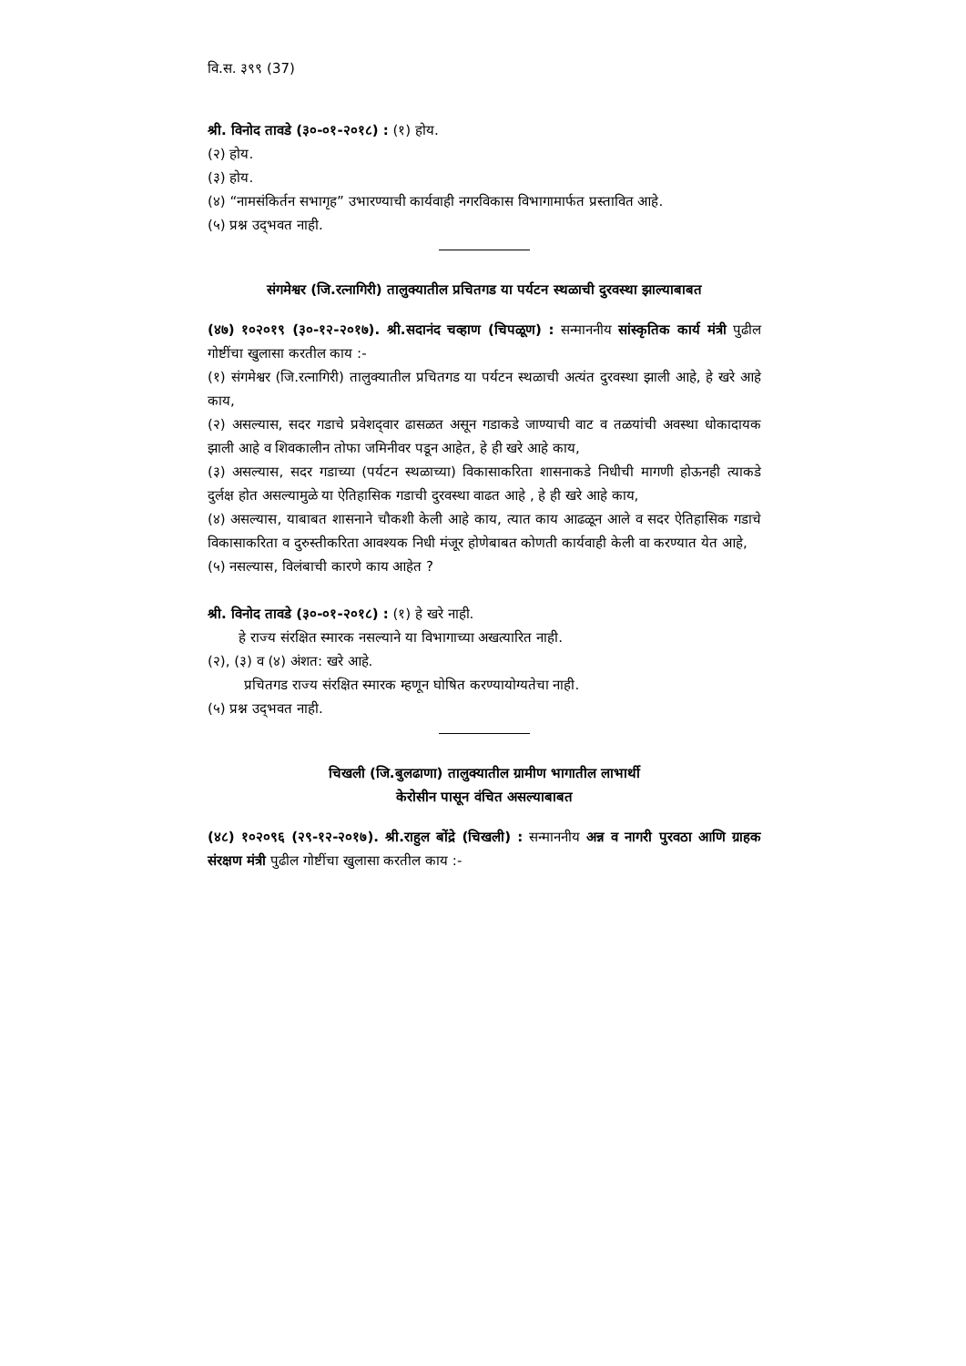वि.स. ३९९ (37)
श्री. विनोद तावडे (३०-०१-२०१८) : (१) होय.
(२) होय.
(३) होय.
(४) “नामसंकिर्तन सभागृह” उभारण्याची कार्यवाही नगरविकास विभागामार्फत प्रस्तावित आहे.
(५) प्रश्न उद्‌भवत नाही.
संगमेश्वर (जि.रत्नागिरी) तालुक्यातील प्रचितगड या पर्यटन स्थळाची दुरवस्था झाल्याबाबत
(४७) १०२०१९ (३०-१२-२०१७). श्री.सदानंद चव्हाण (चिपळूण) : सन्माननीय सांस्कृतिक कार्य मंत्री पुढील गोष्टींचा खुलासा करतील काय :-
(१) संगमेश्वर (जि.रत्नागिरी) तालुक्यातील प्रचितगड या पर्यटन स्थळाची अत्यंत दुरवस्था झाली आहे, हे खरे आहे काय,
(२) असल्यास, सदर गडाचे प्रवेशद्‌वार ढासळत असून गडाकडे जाण्याची वाट व तळयांची अवस्था धोकादायक झाली आहे व शिवकालीन तोफा जमिनीवर पडून आहेत, हे ही खरे आहे काय,
(३) असल्यास, सदर गडाच्या (पर्यटन स्थळाच्या) विकासाकरिता शासनाकडे निधीची मागणी होऊनही त्याकडे दुर्लक्ष होत असल्यामुळे या ऐतिहासिक गडाची दुरवस्था वाढत आहे , हे ही खरे आहे काय,
(४) असल्यास, याबाबत शासनाने चौकशी केली आहे काय, त्यात काय आढळून आले व सदर ऐतिहासिक गडाचे विकासाकरिता व दुरुस्तीकरिता आवश्यक निधी मंजूर होणेबाबत कोणती कार्यवाही केली वा करण्यात येत आहे,
(५) नसल्यास, विलंबाची कारणे काय आहेत ?
श्री. विनोद तावडे (३०-०१-२०१८) : (१) हे खरे नाही.
हे राज्य संरक्षित स्मारक नसल्याने या विभागाच्या अखत्यारित नाही.
(२), (३) व (४) अंशत: खरे आहे.
प्रचितगड राज्य संरक्षित स्मारक म्हणून घोषित करण्यायोग्यतेचा नाही.
(५) प्रश्न उद्‌भवत नाही.
चिखली (जि.बुलढाणा) तालुक्यातील ग्रामीण भागातील लाभार्थी
केरोसीन पासून वंचित असल्याबाबत
(४८) १०२०९६ (२९-१२-२०१७). श्री.राहुल बोंद्रे (चिखली) : सन्माननीय अन्न व नागरी पुरवठा आणि ग्राहक संरक्षण मंत्री पुढील गोष्टींचा खुलासा करतील काय :-